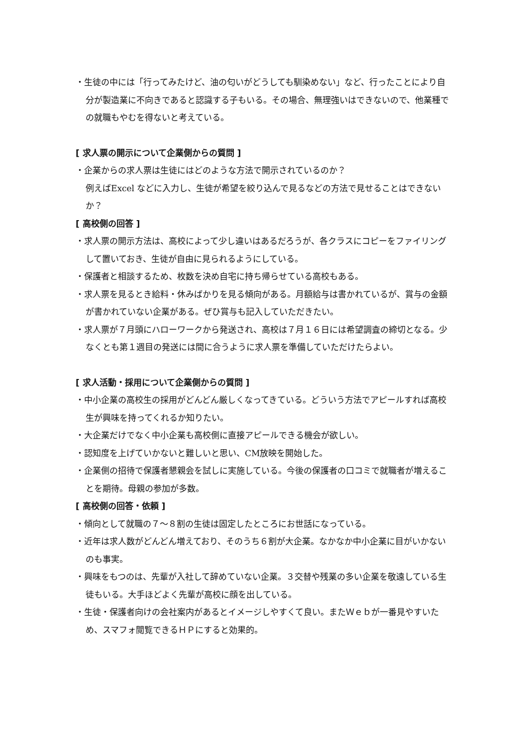・生徒の中には「行ってみたけど、油の匂いがどうしても馴染めない」など、行ったことにより自分が製造業に不向きであると認識する子もいる。その場合、無理強いはできないので、他業種での就職もやむを得ないと考えている。
[ 求人票の開示について企業側からの質問 ]
・企業からの求人票は生徒にはどのような方法で開示されているのか？
例えばExcel などに入力し、生徒が希望を絞り込んで見るなどの方法で見せることはできないか？
[ 高校側の回答 ]
・求人票の開示方法は、高校によって少し違いはあるだろうが、各クラスにコピーをファイリングして置いておき、生徒が自由に見られるようにしている。
・保護者と相談するため、枚数を決め自宅に持ち帰らせている高校もある。
・求人票を見るとき給料・休みばかりを見る傾向がある。月額給与は書かれているが、賞与の金額が書かれていない企業がある。ぜひ賞与も記入していただきたい。
・求人票が７月頭にハローワークから発送され、高校は７月１６日には希望調査の締切となる。少なくとも第１週目の発送には間に合うように求人票を準備していただけたらよい。
[ 求人活動・採用について企業側からの質問 ]
・中小企業の高校生の採用がどんどん厳しくなってきている。どういう方法でアピールすれば高校生が興味を持ってくれるか知りたい。
・大企業だけでなく中小企業も高校側に直接アピールできる機会が欲しい。
・認知度を上げていかないと難しいと思い、CM放映を開始した。
・企業側の招待で保護者懇親会を試しに実施している。今後の保護者の口コミで就職者が増えることを期待。母親の参加が多数。
[ 高校側の回答・依頼 ]
・傾向として就職の７～８割の生徒は固定したところにお世話になっている。
・近年は求人数がどんどん増えており、そのうち６割が大企業。なかなか中小企業に目がいかないのも事実。
・興味をもつのは、先輩が入社して辞めていない企業。３交替や残業の多い企業を敬遠している生徒もいる。大手ほどよく先輩が高校に顔を出している。
・生徒・保護者向けの会社案内があるとイメージしやすくて良い。またＷｅｂが一番見やすいため、スマフォ閲覧できるＨＰにすると効果的。